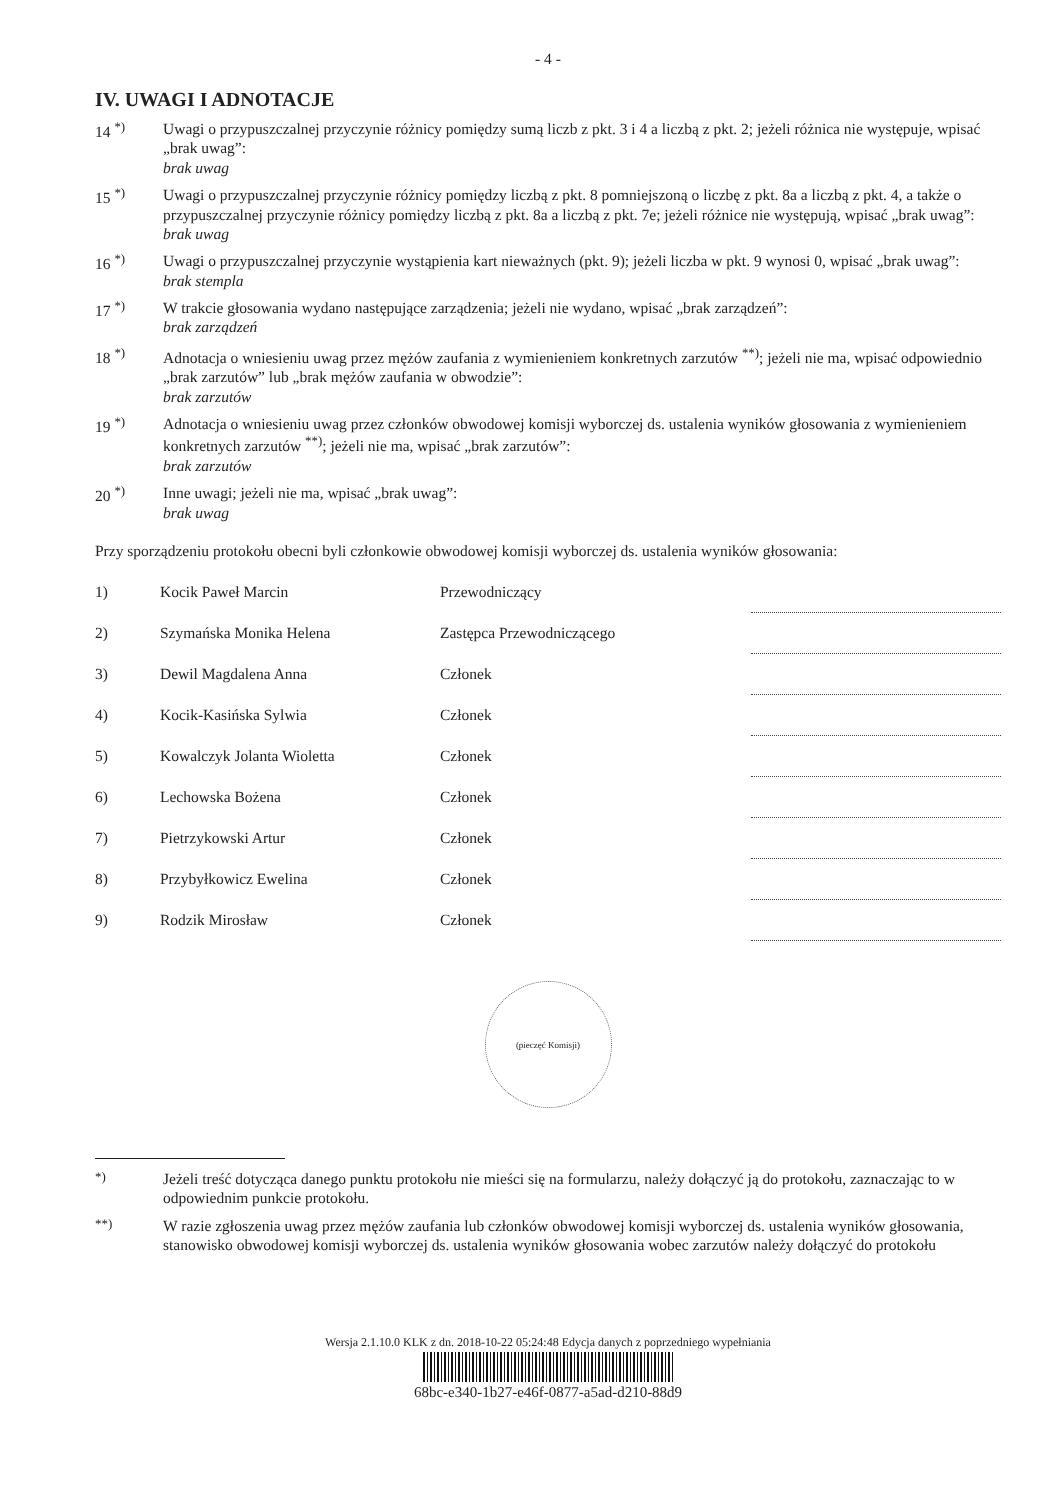- 4 -
IV. UWAGI I ADNOTACJE
14 <sup>*)</sup> Uwagi o przypuszczalnej przyczynie różnicy pomiędzy sumą liczb z pkt. 3 i 4 a liczbą z pkt. 2; jeżeli różnica nie występuje, wpisać „brak uwag”:
brak uwag
15 <sup>*)</sup> Uwagi o przypuszczalnej przyczynie różnicy pomiędzy liczbą z pkt. 8 pomniejszoną o liczbę z pkt. 8a a liczbą z pkt. 4, a także o przypuszczalnej przyczynie różnicy pomiędzy liczbą z pkt. 8a a liczbą z pkt. 7e; jeżeli różnice nie występują, wpisać „brak uwag”:
brak uwag
16 <sup>*)</sup> Uwagi o przypuszczalnej przyczynie wystąpienia kart nieważnych (pkt. 9); jeżeli liczba w pkt. 9 wynosi 0, wpisać „brak uwag”:
brak stempla
17 <sup>*)</sup> W trakcie głosowania wydano następujące zarządzenia; jeżeli nie wydano, wpisać „brak zarządzeń”:
brak zarządzeń
18 <sup>*)</sup> Adnotacja o wniesieniu uwag przez mężów zaufania z wymienieniem konkretnych zarzutów <sup>**)</sup>; jeżeli nie ma, wpisać odpowiednio „brak zarzutów” lub „brak mężów zaufania w obwodzie”:
brak zarzutów
19 <sup>*)</sup> Adnotacja o wniesieniu uwag przez członków obwodowej komisji wyborczej ds. ustalenia wyników głosowania z wymienieniem konkretnych zarzutów <sup>**)</sup>; jeżeli nie ma, wpisać „brak zarzutów”:
brak zarzutów
20 <sup>*)</sup> Inne uwagi; jeżeli nie ma, wpisać „brak uwag”:
brak uwag
Przy sporządzeniu protokołu obecni byli członkowie obwodowej komisji wyborczej ds. ustalenia wyników głosowania:
| 1) | Kocik Paweł Marcin | Przewodniczący | |
| 2) | Szymańska Monika Helena | Zastępca Przewodniczącego | |
| 3) | Dewil Magdalena Anna | Członek | |
| 4) | Kocik-Kasińska Sylwia | Członek | |
| 5) | Kowalczyk Jolanta Wioletta | Członek | |
| 6) | Lechowska Bożena | Członek | |
| 7) | Pietrzykowski Artur | Członek | |
| 8) | Przybyłkowicz Ewelina | Członek | |
| 9) | Rodzik Mirosław | Członek | |
(pieczęć Komisji)
<sup>*)</sup> Jeżeli treść dotycząca danego punktu protokołu nie mieści się na formularzu, należy dołączyć ją do protokołu, zaznaczając to w odpowiednim punkcie protokołu.
<sup>**)</sup> W razie zgłoszenia uwag przez mężów zaufania lub członków obwodowej komisji wyborczej ds. ustalenia wyników głosowania, stanowisko obwodowej komisji wyborczej ds. ustalenia wyników głosowania wobec zarzutów należy dołączyć do protokołu
Wersja 2.1.10.0 KLK z dn. 2018-10-22 05:24:48 Edycja danych z poprzedniego wypełniania
68bc-e340-1b27-e46f-0877-a5ad-d210-88d9